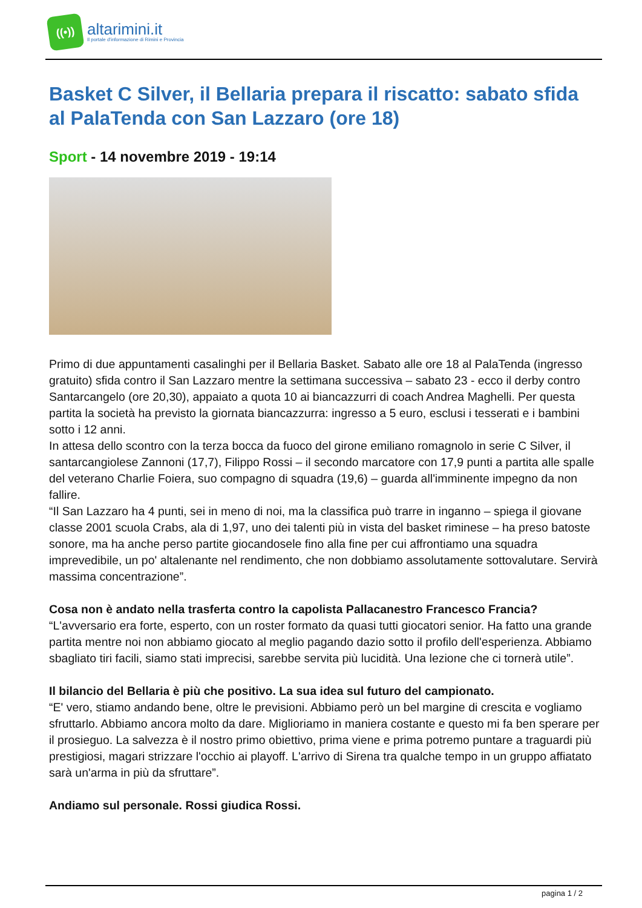((•))
altarimini.it
Il portale d'informazione di Rimini e Provincia
Basket C Silver, il Bellaria prepara il riscatto: sabato sfida al PalaTenda con San Lazzaro (ore 18)
Sport - 14 novembre 2019 - 19:14
Primo di due appuntamenti casalinghi per il Bellaria Basket. Sabato alle ore 18 al PalaTenda (ingresso gratuito) sfida contro il San Lazzaro mentre la settimana successiva – sabato 23 - ecco il derby contro Santarcangelo (ore 20,30), appaiato a quota 10 ai biancazzurri di coach Andrea Maghelli. Per questa partita la società ha previsto la giornata biancazzurra: ingresso a 5 euro, esclusi i tesserati e i bambini sotto i 12 anni.
In attesa dello scontro con la terza bocca da fuoco del girone emiliano romagnolo in serie C Silver, il santarcangiolese Zannoni (17,7), Filippo Rossi – il secondo marcatore con 17,9 punti a partita alle spalle del veterano Charlie Foiera, suo compagno di squadra (19,6) – guarda all'imminente impegno da non fallire.
“Il San Lazzaro ha 4 punti, sei in meno di noi, ma la classifica può trarre in inganno – spiega il giovane classe 2001 scuola Crabs, ala di 1,97, uno dei talenti più in vista del basket riminese – ha preso batoste sonore, ma ha anche perso partite giocandosele fino alla fine per cui affrontiamo una squadra imprevedibile, un po' altalenante nel rendimento, che non dobbiamo assolutamente sottovalutare. Servirà massima concentrazione”.
Cosa non è andato nella trasferta contro la capolista Pallacanestro Francesco Francia?
“L'avversario era forte, esperto, con un roster formato da quasi tutti giocatori senior. Ha fatto una grande partita mentre noi non abbiamo giocato al meglio pagando dazio sotto il profilo dell'esperienza. Abbiamo sbagliato tiri facili, siamo stati imprecisi, sarebbe servita più lucidità. Una lezione che ci tornerà utile”.
Il bilancio del Bellaria è più che positivo. La sua idea sul futuro del campionato.
“E' vero, stiamo andando bene, oltre le previsioni. Abbiamo però un bel margine di crescita e vogliamo sfruttarlo. Abbiamo ancora molto da dare. Miglioriamo in maniera costante e questo mi fa ben sperare per il prosieguo. La salvezza è il nostro primo obiettivo, prima viene e prima potremo puntare a traguardi più prestigiosi, magari strizzare l'occhio ai playoff. L'arrivo di Sirena tra qualche tempo in un gruppo affiatato sarà un'arma in più da sfruttare”.
Andiamo sul personale. Rossi giudica Rossi.
pagina 1 / 2